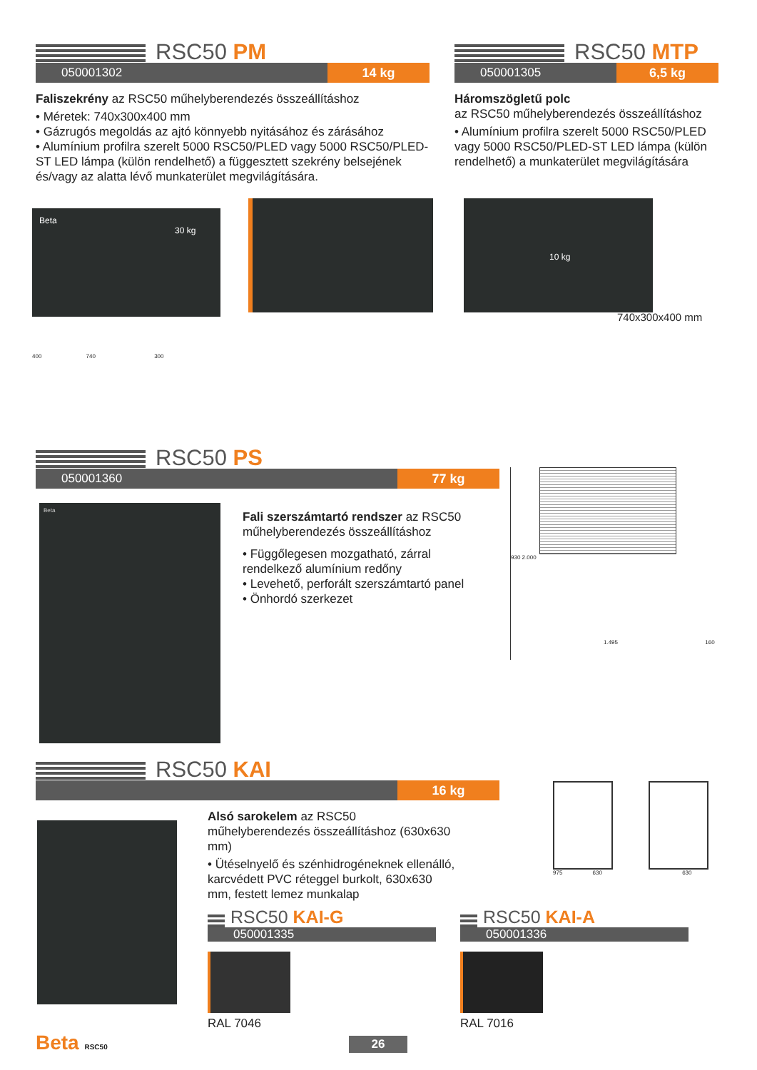RSC50 PM
050001302 14 kg
Faliszekrény az RSC50 műhelyberendezés összeállításhoz
• Méretek: 740x300x400 mm
• Gázrugós megoldás az ajtó könnyebb nyitásához és zárásához
• Alumínium profilra szerelt 5000 RSC50/PLED vagy 5000 RSC50/PLED-ST LED lámpa (külön rendelhető) a függesztett szekrény belsejének és/vagy az alatta lévő munkaterület megvilágítására.
Beta
30 kg
400 740 300
RSC50 MTP
050001305 6,5 kg
Háromszögletű polc
az RSC50 műhelyberendezés összeállításhoz
• Alumínium profilra szerelt 5000 RSC50/PLED vagy 5000 RSC50/PLED-ST LED lámpa (külön rendelhető) a munkaterület megvilágítására
10 kg
740x300x400 mm
RSC50 PS
050001360 77 kg
Beta
Fali szerszámtartó rendszer az RSC50 műhelyberendezés összeállításhoz
• Függőlegesen mozgatható, zárral rendelkező alumínium redőny
• Levehető, perforált szerszámtartó panel
• Önhordó szerkezet
930 2.000
1.495 160
RSC50 KAI
16 kg
Alsó sarokelem az RSC50 műhelyberendezés összeállításhoz (630x630 mm)
• Ütéselnyelő és szénhidrogéneknek ellenálló, karcvédett PVC réteggel burkolt, 630x630 mm, festett lemez munkalap
975 630 630
RSC50 KAI-G
050001335
RAL 7046
RSC50 KAI-A
050001336
RAL 7016
Beta RSC50 26